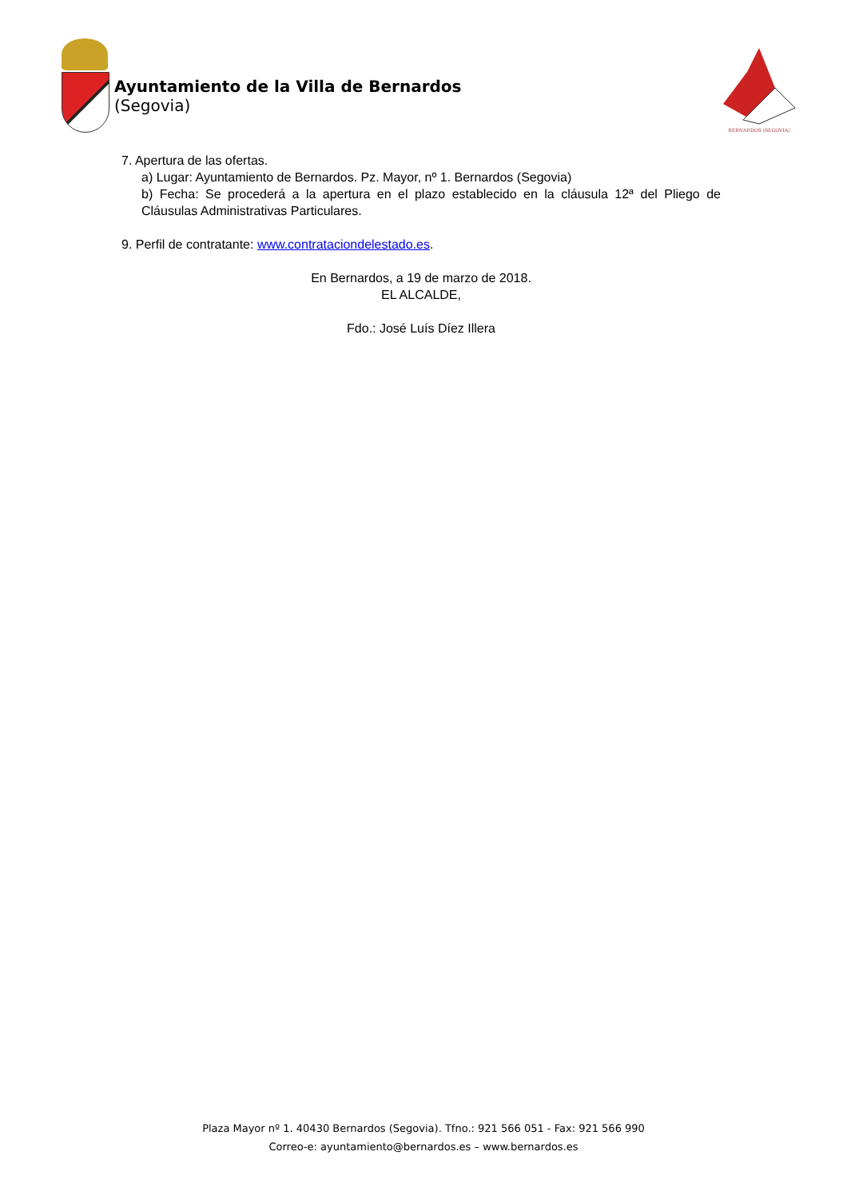Ayuntamiento de la Villa de Bernardos
(Segovia)
BERNARDOS (SEGOVIA)
7. Apertura de las ofertas.
a) Lugar: Ayuntamiento de Bernardos. Pz. Mayor, nº 1. Bernardos (Segovia)
b) Fecha: Se procederá a la apertura en el plazo establecido en la cláusula 12ª del Pliego de Cláusulas Administrativas Particulares.
9. Perfil de contratante: www.contrataciondelestado.es.
En Bernardos, a 19 de marzo de 2018.
EL ALCALDE,
Fdo.: José Luís Díez Illera
Plaza Mayor nº 1. 40430 Bernardos (Segovia). Tfno.: 921 566 051 - Fax: 921 566 990
Correo-e: ayuntamiento@bernardos.es – www.bernardos.es